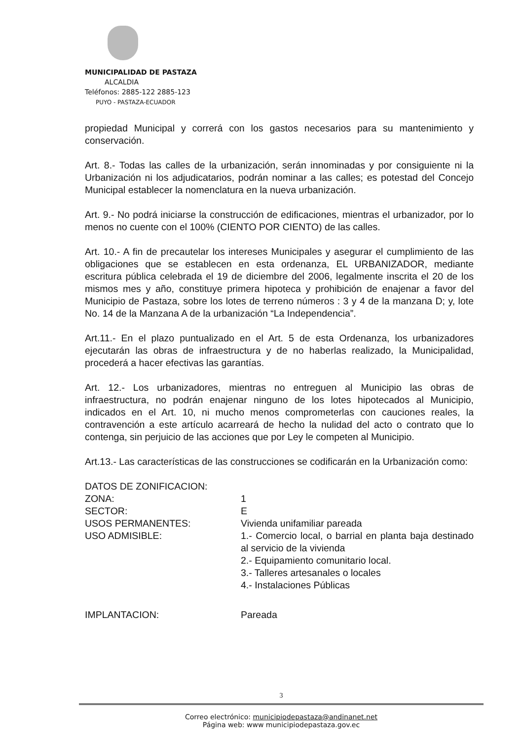MUNICIPALIDAD DE PASTAZA
ALCALDIA
Teléfonos: 2885-122 2885-123
PUYO - PASTAZA-ECUADOR
propiedad Municipal y correrá con los gastos necesarios para su mantenimiento y conservación.
Art. 8.- Todas las calles de la urbanización, serán innominadas y por consiguiente ni la Urbanización ni los adjudicatarios, podrán nominar a las calles; es potestad del Concejo Municipal establecer la nomenclatura en la nueva urbanización.
Art. 9.- No podrá iniciarse la construcción de edificaciones, mientras el urbanizador, por lo menos no cuente con el 100% (CIENTO POR CIENTO) de las calles.
Art. 10.- A fin de precautelar los intereses Municipales y asegurar el cumplimiento de las obligaciones que se establecen en esta ordenanza, EL URBANIZADOR, mediante escritura pública celebrada el 19 de diciembre del 2006, legalmente inscrita el 20 de los mismos mes y año, constituye primera hipoteca y prohibición de enajenar a favor del Municipio de Pastaza, sobre los lotes de terreno números : 3 y 4 de la manzana D; y, lote No. 14 de la Manzana A de la urbanización “La Independencia”.
Art.11.- En el plazo puntualizado en el Art. 5 de esta Ordenanza, los urbanizadores ejecutarán las obras de infraestructura y de no haberlas realizado, la Municipalidad, procederá a hacer efectivas las garantías.
Art. 12.- Los urbanizadores, mientras no entreguen al Municipio las obras de infraestructura, no podrán enajenar ninguno de los lotes hipotecados al Municipio, indicados en el Art. 10, ni mucho menos comprometerlas con cauciones reales, la contravención a este artículo acarreará de hecho la nulidad del acto o contrato que lo contenga, sin perjuicio de las acciones que por Ley le competen al Municipio.
Art.13.- Las características de las construcciones se codificarán en la Urbanización como:
| DATOS DE ZONIFICACION: | |
| ZONA: | 1 |
| SECTOR: | E |
| USOS PERMANENTES: | Vivienda unifamiliar pareada |
| USO ADMISIBLE: | 1.- Comercio local, o barrial en planta baja destinado al servicio de la vivienda 2.- Equipamiento comunitario local. 3.- Talleres artesanales o locales 4.- Instalaciones Públicas |
| IMPLANTACION: | Pareada |
3
Correo electrónico: municipiodepastaza@andinanet.net
Página web: www municipiodepastaza.gov.ec